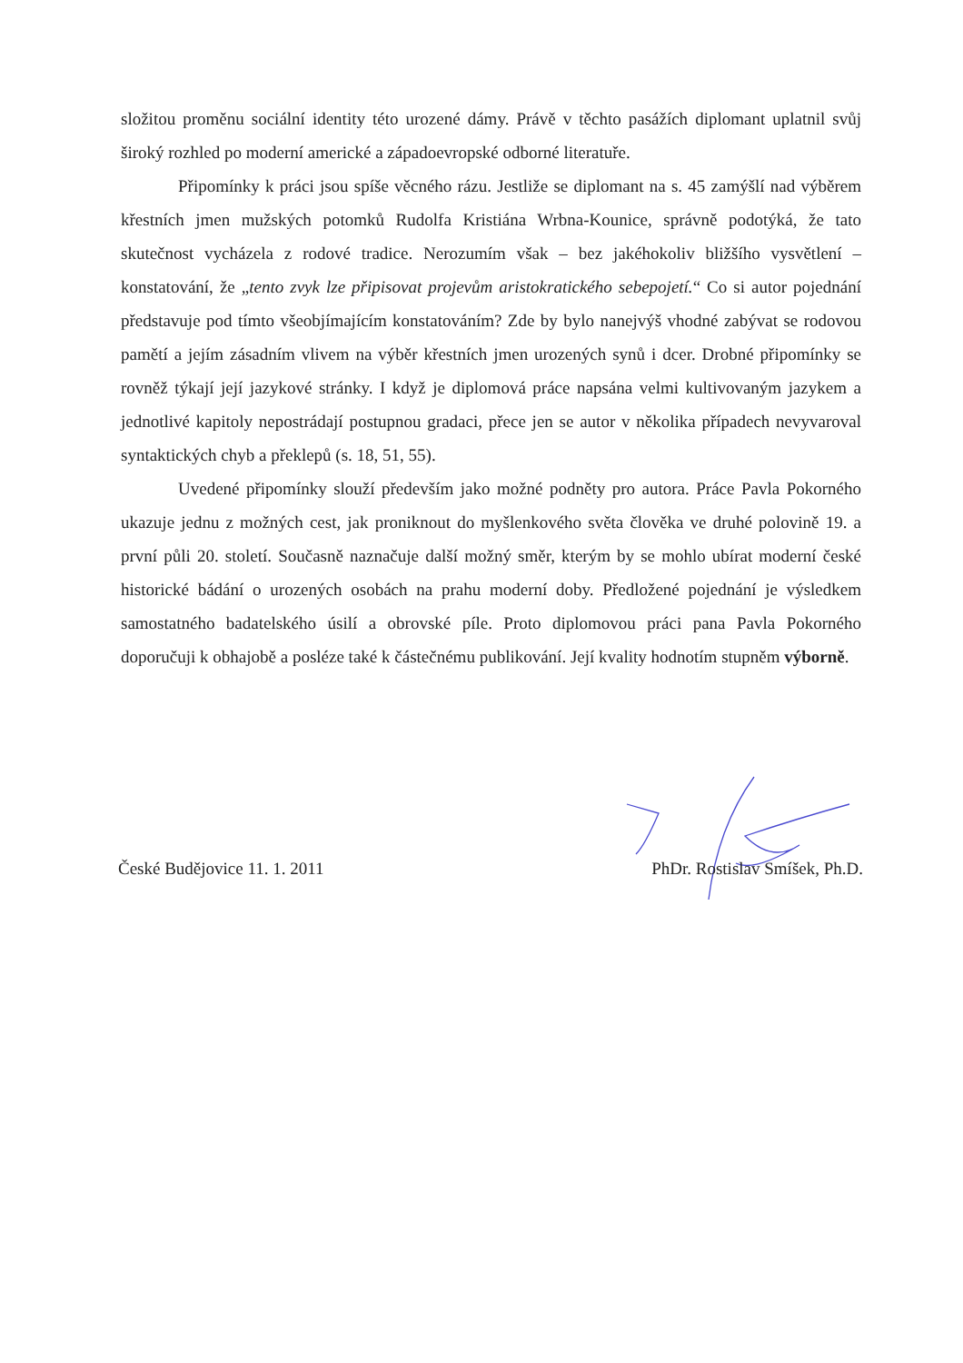složitou proměnu sociální identity této urozené dámy. Právě v těchto pasážích diplomant uplatnil svůj široký rozhled po moderní americké a západoevropské odborné literatuře.
Připomínky k práci jsou spíše věcného rázu. Jestliže se diplomant na s. 45 zamýšlí nad výběrem křestních jmen mužských potomků Rudolfa Kristiána Wrbna-Kounice, správně podotýká, že tato skutečnost vycházela z rodové tradice. Nerozumím však – bez jakéhokoliv bližšího vysvětlení – konstatování, že „tento zvyk lze připisovat projevům aristokratického sebepojetí.“ Co si autor pojednání představuje pod tímto všeobjímajícím konstatováním? Zde by bylo nanejvýš vhodné zabývat se rodovou pamětí a jejím zásadním vlivem na výběr křestních jmen urozených synů i dcer. Drobné připomínky se rovněž týkají její jazykové stránky. I když je diplomová práce napsána velmi kultivovaným jazykem a jednotlivé kapitoly nepostrádají postupnou gradaci, přece jen se autor v několika případech nevyvaroval syntaktických chyb a překlepů (s. 18, 51, 55).
Uvedené připomínky slouží především jako možné podněty pro autora. Práce Pavla Pokorného ukazuje jednu z možných cest, jak proniknout do myšlenkového světa člověka ve druhé polovině 19. a první půli 20. století. Současně naznačuje další možný směr, kterým by se mohlo ubírat moderní české historické bádání o urozených osobách na prahu moderní doby. Předložené pojednání je výsledkem samostatného badatelského úsilí a obrovské píle. Proto diplomovou práci pana Pavla Pokorného doporučuji k obhajobě a posléze také k částečnému publikování. Její kvality hodnotím stupněm výborně.
České Budějovice 11. 1. 2011 PhDr. Rostislav Smíšek, Ph.D.